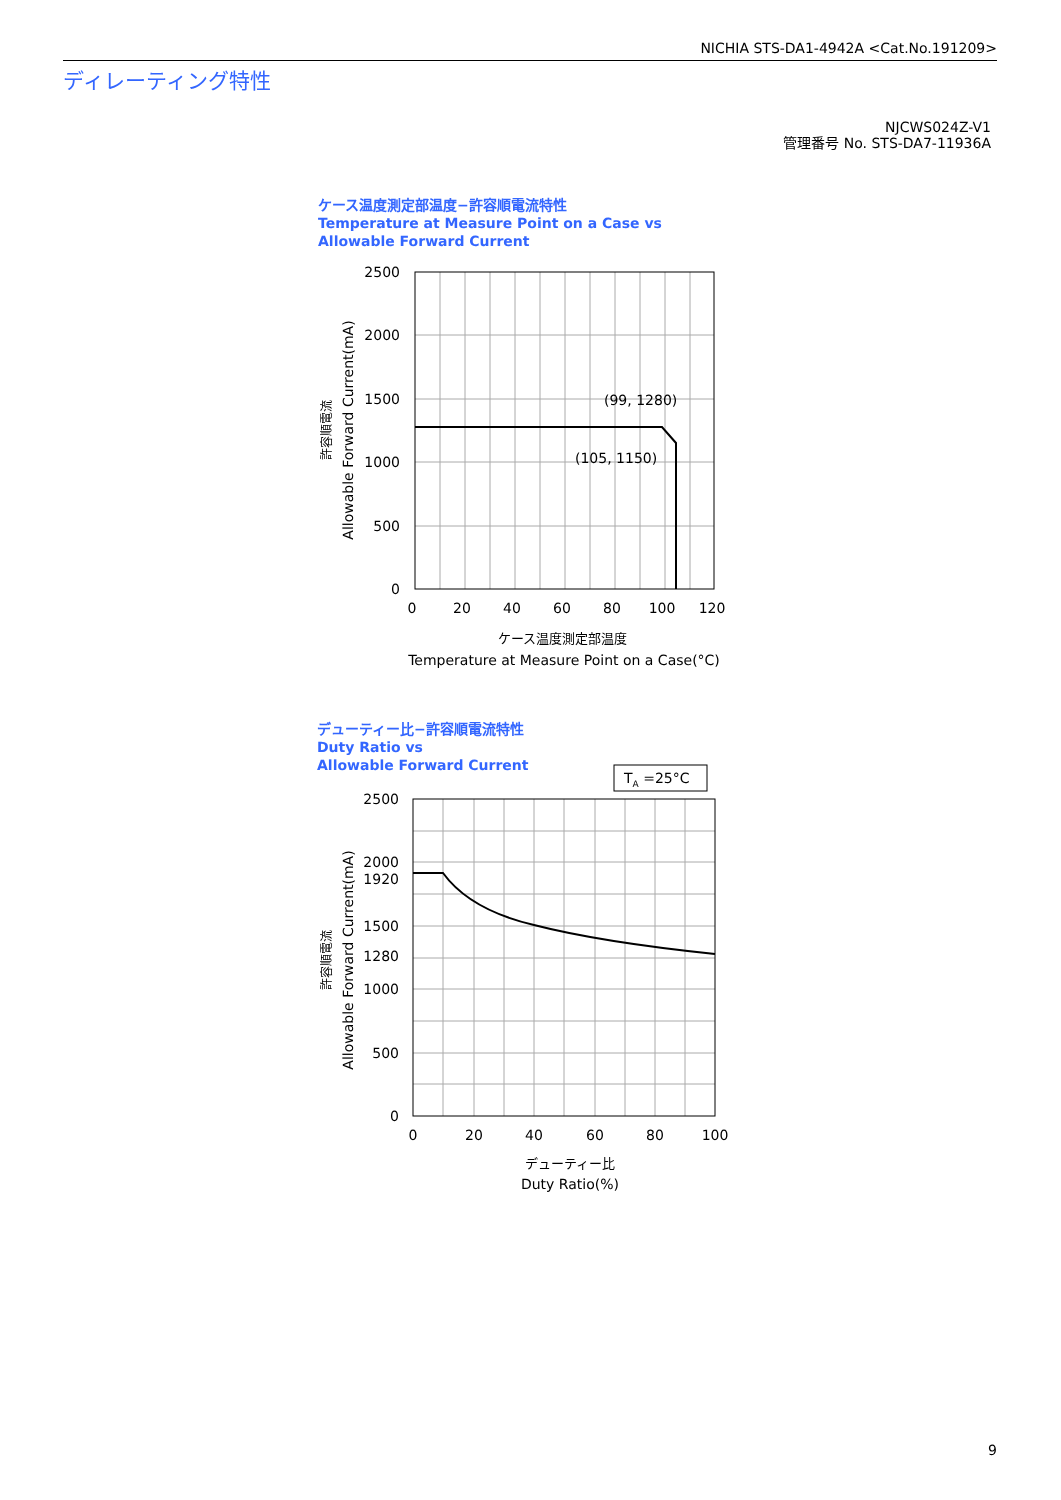NICHIA STS-DA1-4942A <Cat.No.191209>
ディレーティング特性
NJCWS024Z-V1
管理番号 No. STS-DA7-11936A
ケース温度測定部温度−許容順電流特性
Temperature at Measure Point on a Case vs
Allowable Forward Current
デューティー比−許容順電流特性
Duty Ratio vs
Allowable Forward Current
(99, 1280)
(105, 1150)
2500
2000
1500
1000
500
0
0
20
40
60
80
100
120
ケース温度測定部温度
Temperature at Measure Point on a Case(°C)
Allowable Forward Current(mA)
許容順電流
TA =25°C
2500
2000
1920
1500
1280
1000
500
0
0
20
40
60
80
100
デューティー比
Duty Ratio(%)
Allowable Forward Current(mA)
許容順電流
9